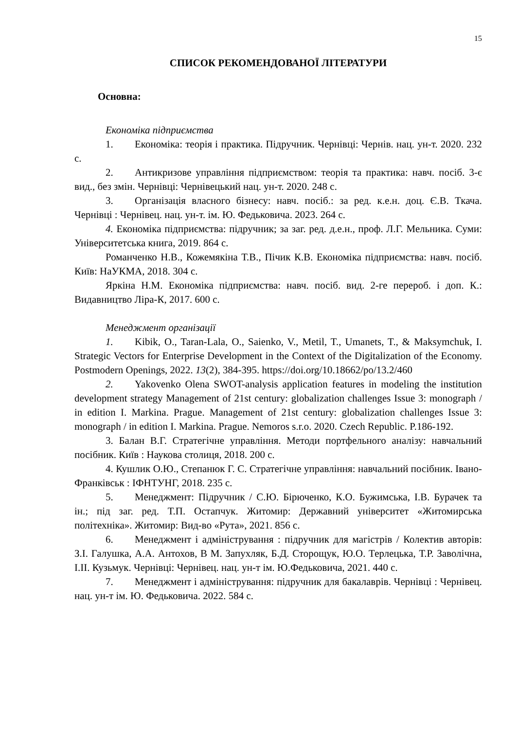15
СПИСОК РЕКОМЕНДОВАНОЇ ЛІТЕРАТУРИ
Основна:
Економіка підприємства
1. Економіка: теорія і практика. Підручник. Чернівці: Чернів. нац. ун-т. 2020. 232 с.
2. Антикризове управління підприємством: теорія та практика: навч. посіб. 3-є вид., без змін. Чернівці: Чернівецький нац. ун-т. 2020. 248 с.
3. Організація власного бізнесу: навч. посіб.: за ред. к.е.н. доц. Є.В. Ткача. Чернівці : Чернівец. нац. ун-т. ім. Ю. Федьковича. 2023. 264 с.
4. Економіка підприємства: підручник; за заг. ред. д.е.н., проф. Л.Г. Мельника. Суми: Університетська книга, 2019. 864 с.
Романченко Н.В., Кожемякіна Т.В., Пічик К.В. Економіка підприємства: навч. посіб. Київ: НаУКМА, 2018. 304 с.
Яркіна Н.М. Економіка підприємства: навч. посіб. вид. 2-ге перероб. і доп. К.: Видавництво Ліра-К, 2017. 600 с.
Менеджмент організації
1. Kibik, O., Taran-Lala, O., Saienko, V., Metil, T., Umanets, T., & Maksymchuk, I. Strategic Vectors for Enterprise Development in the Context of the Digitalization of the Economy. Postmodern Openings, 2022. 13(2), 384-395. https://doi.org/10.18662/po/13.2/460
2. Yakovenko Olena SWOT-analysis application features in modeling the institution development strategy Management of 21st century: globalization challenges Issue 3: monograph / in edition I. Markina. Prague. Management of 21st century: globalization challenges Issue 3: monograph / in edition I. Markina. Prague. Nemoros s.r.o. 2020. Czech Republic. P.186-192.
3. Балан В.Г. Стратегічне управління. Методи портфельного аналізу: навчальний посібник. Київ : Наукова столиця, 2018. 200 с.
4. Кушлик О.Ю., Степанюк Г. С. Стратегічне управління: навчальний посібник. Івано-Франківськ : ІФНТУНГ, 2018. 235 с.
5. Менеджмент: Підручник / С.Ю. Бірюченко, К.О. Бужимська, І.В. Бурачек та ін.; під заг. ред. Т.П. Остапчук. Житомир: Державний університет «Житомирська політехніка». Житомир: Вид-во «Рута», 2021. 856 с.
6. Менеджмент і адміністрування : підручник для магістрів / Колектив авторів: З.І. Галушка, А.А. Антохов, В М. Запухляк, Б.Д. Сторощук, Ю.О. Терлецька, Т.Р. Заволічна, І.ІІ. Кузьмук. Чернівці: Чернівец. нац. ун-т ім. Ю.Федьковича, 2021. 440 с.
7. Менеджмент і адміністрування: підручник для бакалаврів. Чернівці : Чернівец. нац. ун-т ім. Ю. Федьковича. 2022. 584 с.